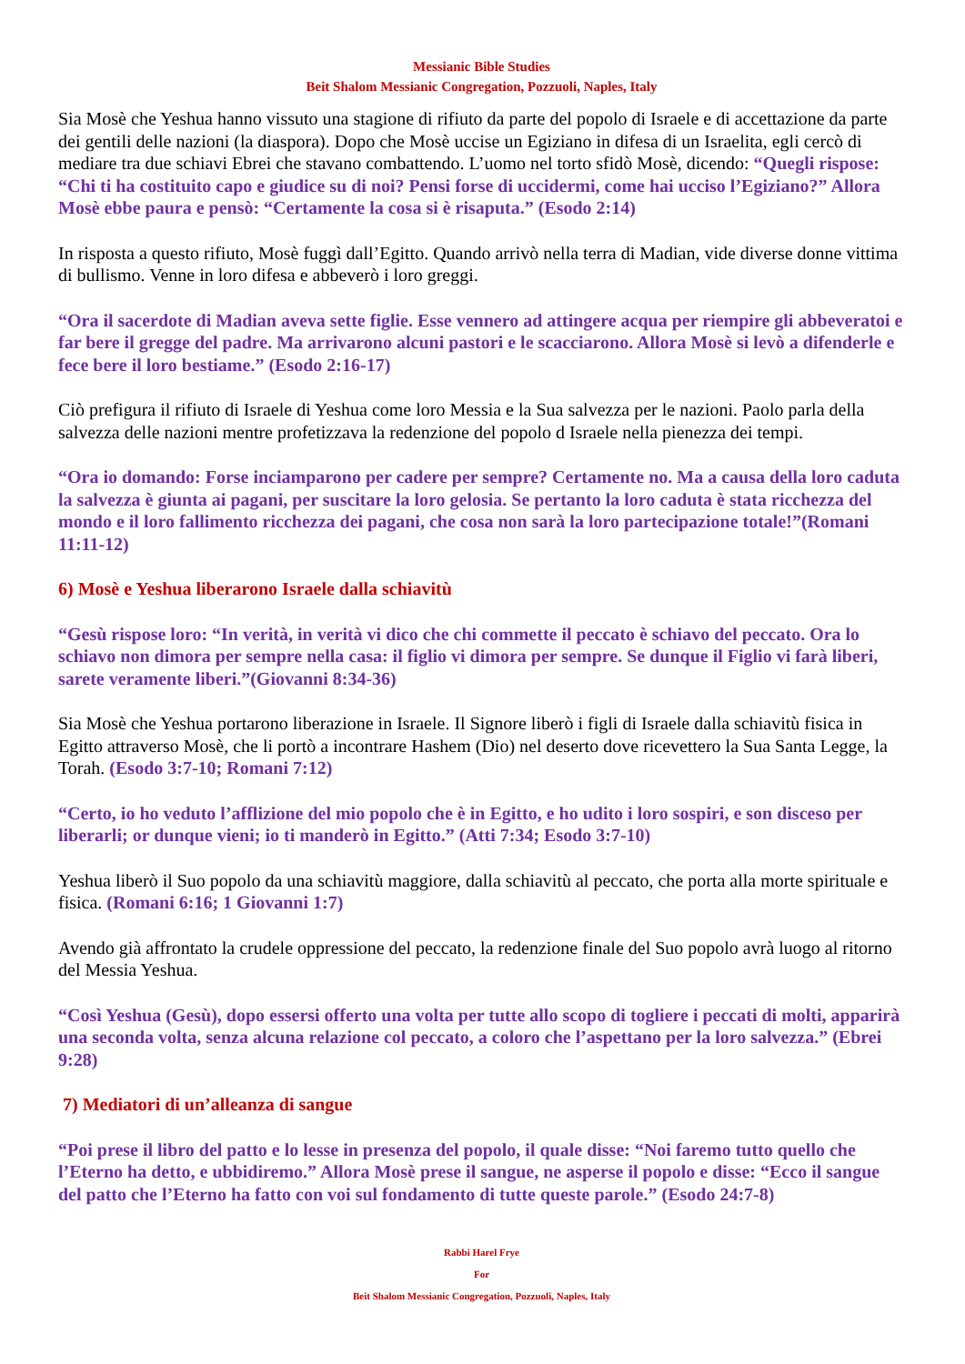Messianic Bible Studies
Beit Shalom Messianic Congregation, Pozzuoli, Naples, Italy
Sia Mosè che Yeshua hanno vissuto una stagione di rifiuto da parte del popolo di Israele e di accettazione da parte dei gentili delle nazioni (la diaspora). Dopo che Mosè uccise un Egiziano in difesa di un Israelita, egli cercò di mediare tra due schiavi Ebrei che stavano combattendo. L’uomo nel torto sfidò Mosè, dicendo: “Quegli rispose: “Chi ti ha costituito capo e giudice su di noi? Pensi forse di uccidermi, come hai ucciso l’Egiziano?” Allora Mosè ebbe paura e pensò: “Certamente la cosa si è risaputa.” (Esodo 2:14)
In risposta a questo rifiuto, Mosè fuggì dall’Egitto. Quando arrivò nella terra di Madian, vide diverse donne vittima di bullismo. Venne in loro difesa e abbeverò i loro greggi.
“Ora il sacerdote di Madian aveva sette figlie. Esse vennero ad attingere acqua per riempire gli abbeveratoi e far bere il gregge del padre. Ma arrivarono alcuni pastori e le scacciarono. Allora Mosè si levò a difenderle e fece bere il loro bestiame.” (Esodo 2:16-17)
Ciò prefigura il rifiuto di Israele di Yeshua come loro Messia e la Sua salvezza per le nazioni. Paolo parla della salvezza delle nazioni mentre profetizzava la redenzione del popolo d Israele nella pienezza dei tempi.
“Ora io domando: Forse inciamparono per cadere per sempre? Certamente no. Ma a causa della loro caduta la salvezza è giunta ai pagani, per suscitare la loro gelosia. Se pertanto la loro caduta è stata ricchezza del mondo e il loro fallimento ricchezza dei pagani, che cosa non sarà la loro partecipazione totale!”(Romani 11:11-12)
6) Mosè e Yeshua liberarono Israele dalla schiavitù
“Gesù rispose loro: “In verità, in verità vi dico che chi commette il peccato è schiavo del peccato. Ora lo schiavo non dimora per sempre nella casa: il figlio vi dimora per sempre. Se dunque il Figlio vi farà liberi, sarete veramente liberi.”(Giovanni 8:34-36)
Sia Mosè che Yeshua portarono liberazione in Israele. Il Signore liberò i figli di Israele dalla schiavitù fisica in Egitto attraverso Mosè, che li portò a incontrare Hashem (Dio) nel deserto dove ricevettero la Sua Santa Legge, la Torah. (Esodo 3:7-10; Romani 7:12)
“Certo, io ho veduto l’afflizione del mio popolo che è in Egitto, e ho udito i loro sospiri, e son disceso per liberarli; or dunque vieni; io ti manderò in Egitto.” (Atti 7:34; Esodo 3:7-10)
Yeshua liberò il Suo popolo da una schiavitù maggiore, dalla schiavitù al peccato, che porta alla morte spirituale e fisica. (Romani 6:16; 1 Giovanni 1:7)
Avendo già affrontato la crudele oppressione del peccato, la redenzione finale del Suo popolo avrà luogo al ritorno del Messia Yeshua.
“Così Yeshua (Gesù), dopo essersi offerto una volta per tutte allo scopo di togliere i peccati di molti, apparirà una seconda volta, senza alcuna relazione col peccato, a coloro che l’aspettano per la loro salvezza.” (Ebrei 9:28)
7) Mediatori di un’alleanza di sangue
“Poi prese il libro del patto e lo lesse in presenza del popolo, il quale disse: “Noi faremo tutto quello che l’Eterno ha detto, e ubbidiremo.” Allora Mosè prese il sangue, ne asperse il popolo e disse: “Ecco il sangue del patto che l’Eterno ha fatto con voi sul fondamento di tutte queste parole.” (Esodo 24:7-8)
Rabbi Harel Frye
For
Beit Shalom Messianic Congregation, Pozzuoli, Naples, Italy